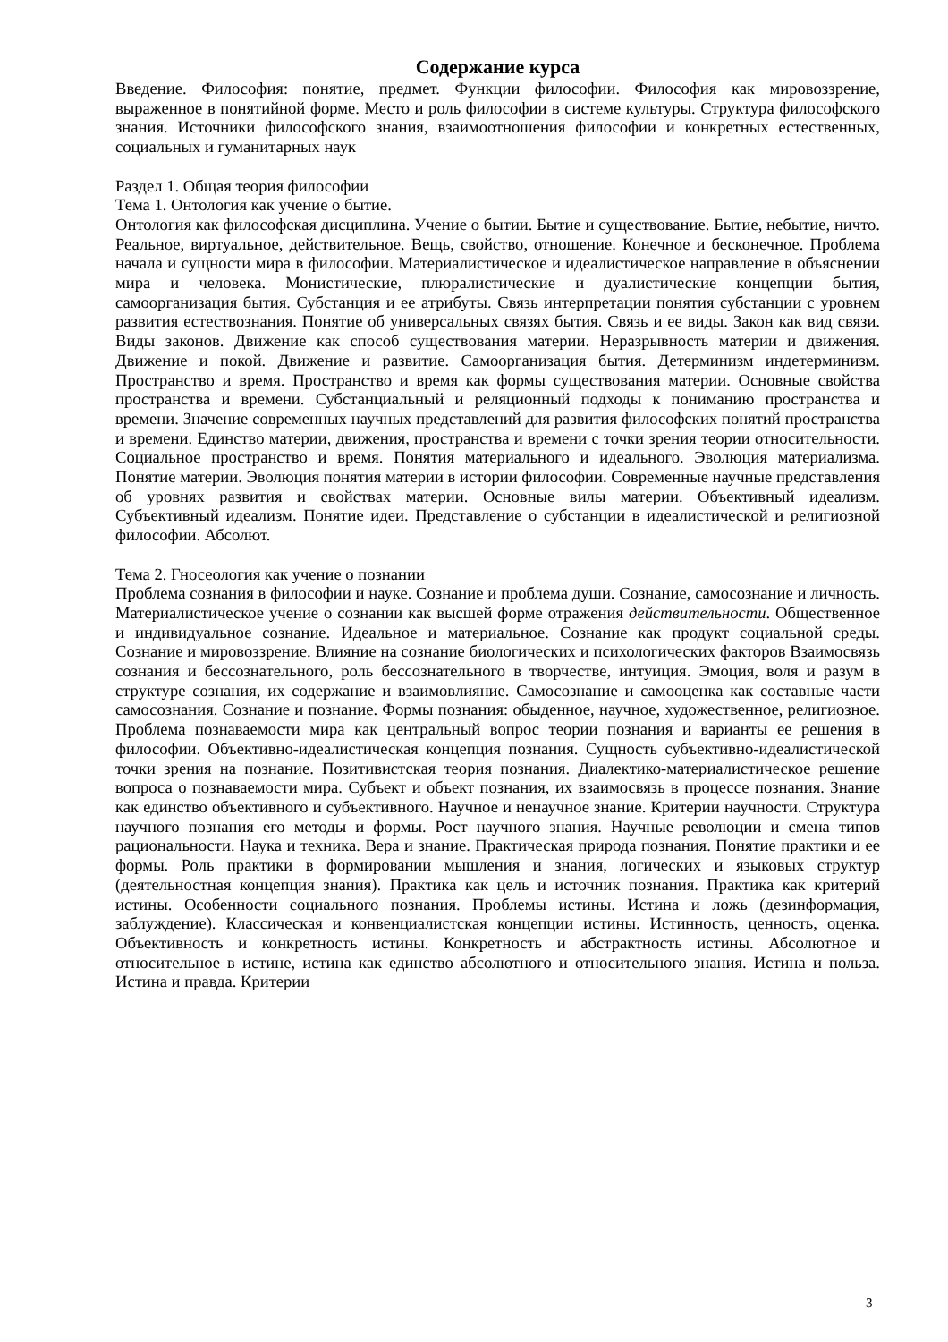Содержание курса
Введение. Философия: понятие, предмет. Функции философии. Философия как мировоззрение, выраженное в понятийной форме. Место и роль философии в системе культуры. Структура философского знания. Источники философского знания, взаимоотношения философии и конкретных естественных, социальных и гуманитарных наук
Раздел 1. Общая теория философии
Тема 1. Онтология как учение о бытие.
Онтология как философская дисциплина. Учение о бытии. Бытие и существование. Бытие, небытие, ничто. Реальное, виртуальное, действительное. Вещь, свойство, отношение. Конечное и бесконечное. Проблема начала и сущности мира в философии. Материалистическое и идеалистическое направление в объяснении мира и человека. Монистические, плюралистические и дуалистические концепции бытия, самоорганизация бытия. Субстанция и ее атрибуты. Связь интерпретации понятия субстанции с уровнем развития естествознания. Понятие об универсальных связях бытия. Связь и ее виды. Закон как вид связи. Виды законов. Движение как способ существования материи. Неразрывность материи и движения. Движение и покой. Движение и развитие. Самоорганизация бытия. Детерминизм индетерминизм. Пространство и время. Пространство и время как формы существования материи. Основные свойства пространства и времени. Субстанциальный и реляционный подходы к пониманию пространства и времени. Значение современных научных представлений для развития философских понятий пространства и времени. Единство материи, движения, пространства и времени с точки зрения теории относительности. Социальное пространство и время. Понятия материального и идеального. Эволюция материализма. Понятие материи. Эволюция понятия материи в истории философии. Современные научные представления об уровнях развития и свойствах материи. Основные вилы материи. Объективный идеализм. Субъективный идеализм. Понятие идеи. Представление о субстанции в идеалистической и религиозной философии. Абсолют.
Тема 2. Гносеология как учение о познании
Проблема сознания в философии и науке. Сознание и проблема души. Сознание, самосознание и личность. Материалистическое учение о сознании как высшей форме отражения действительности. Общественное и индивидуальное сознание. Идеальное и материальное. Сознание как продукт социальной среды. Сознание и мировоззрение. Влияние на сознание биологических и психологических факторов Взаимосвязь сознания и бессознательного, роль бессознательного в творчестве, интуиция. Эмоция, воля и разум в структуре сознания, их содержание и взаимовлияние. Самосознание и самооценка как составные части самосознания. Сознание и познание. Формы познания: обыденное, научное, художественное, религиозное. Проблема познаваемости мира как центральный вопрос теории познания и варианты ее решения в философии. Объективно-идеалистическая концепция познания. Сущность субъективно-идеалистической точки зрения на познание. Позитивистская теория познания. Диалектико-материалистическое решение вопроса о познаваемости мира. Субъект и объект познания, их взаимосвязь в процессе познания. Знание как единство объективного и субъективного. Научное и ненаучное знание. Критерии научности. Структура научного познания его методы и формы. Рост научного знания. Научные революции и смена типов рациональности. Наука и техника. Вера и знание. Практическая природа познания. Понятие практики и ее формы. Роль практики в формировании мышления и знания, логических и языковых структур (деятельностная концепция знания). Практика как цель и источник познания. Практика как критерий истины. Особенности социального познания. Проблемы истины. Истина и ложь (дезинформация, заблуждение). Классическая и конвенциалистская концепции истины. Истинность, ценность, оценка. Объективность и конкретность истины. Конкретность и абстрактность истины. Абсолютное и относительное в истине, истина как единство абсолютного и относительного знания. Истина и польза. Истина и правда. Критерии
3